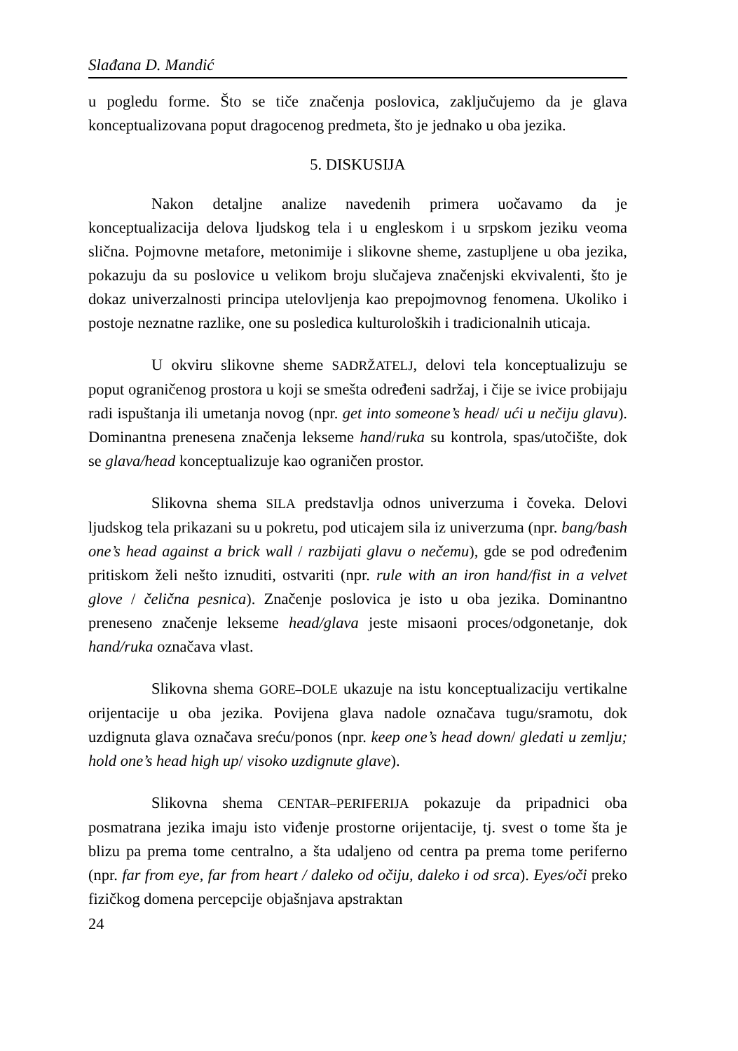Slađana D. Mandić
u pogledu forme. Što se tiče značenja poslovica, zaključujemo da je glava konceptualizovana poput dragocenog predmeta, što je jednako u oba jezika.
5. DISKUSIJA
Nakon detaljne analize navedenih primera uočavamo da je konceptualizacija delova ljudskog tela i u engleskom i u srpskom jeziku veoma slična. Pojmovne metafore, metonimije i slikovne sheme, zastupljene u oba jezika, pokazuju da su poslovice u velikom broju slučajeva značenjski ekvivalenti, što je dokaz univerzalnosti principa utelovljenja kao prepojmovnog fenomena. Ukoliko i postoje neznatne razlike, one su posledica kulturoloških i tradicionalnih uticaja.
U okviru slikovne sheme SADRŽATELJ, delovi tela konceptualizuju se poput ograničenog prostora u koji se smešta određeni sadržaj, i čije se ivice probijaju radi ispuštanja ili umetanja novog (npr. get into someone’s head/ ući u nečiju glavu). Dominantna prenesena značenja lekseme hand/ruka su kontrola, spas/utočište, dok se glava/head konceptualizuje kao ograničen prostor.
Slikovna shema SILA predstavlja odnos univerzuma i čoveka. Delovi ljudskog tela prikazani su u pokretu, pod uticajem sila iz univerzuma (npr. bang/bash one’s head against a brick wall / razbijati glavu o nečemu), gde se pod određenim pritiskom želi nešto iznuditi, ostvariti (npr. rule with an iron hand/fist in a velvet glove / čelična pesnica). Značenje poslovica je isto u oba jezika. Dominantno preneseno značenje lekseme head/glava jeste misaoni proces/odgonetanje, dok hand/ruka označava vlast.
Slikovna shema GORE–DOLE ukazuje na istu konceptualizaciju vertikalne orijentacije u oba jezika. Povijena glava nadole označava tugu/sramotu, dok uzdignuta glava označava sreću/ponos (npr. keep one’s head down/ gledati u zemlju; hold one’s head high up/ visoko uzdignute glave).
Slikovna shema CENTAR–PERIFERIJA pokazuje da pripadnici oba posmatrana jezika imaju isto viđenje prostorne orijentacije, tj. svest o tome šta je blizu pa prema tome centralno, a šta udaljeno od centra pa prema tome periferno (npr. far from eye, far from heart / daleko od očiju, daleko i od srca). Eyes/oči preko fizičkog domena percepcije objašnjava apstraktan
24